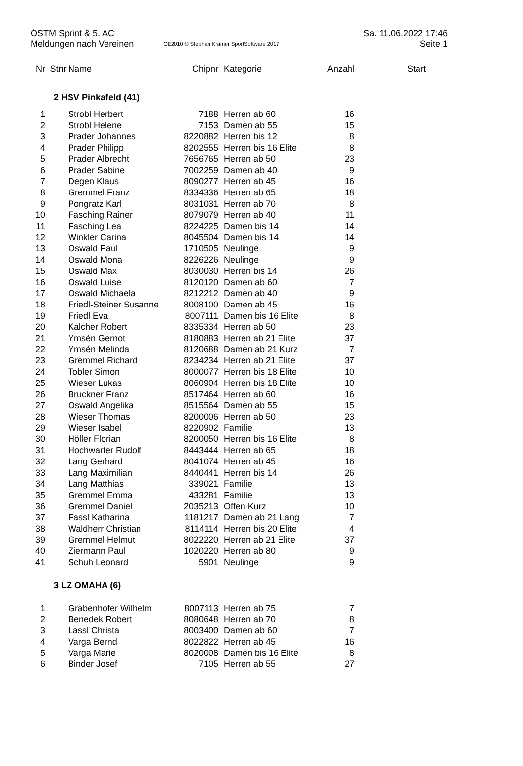ÖSTM Sprint & 5. AC Sa. 11.06.2022 17:46
Meldungen nach Vereinen OE2010 © Stephan Krämer SportSoftware 2017 Seite 1
| Nr | Stnr | Name | Chipnr | Kategorie | Anzahl | Start |
| --- | --- | --- | --- | --- | --- | --- |
| 2 HSV Pinkafeld (41) | | | | | | |
| 1 | | Strobl Herbert | 7188 | Herren ab 60 | 16 | |
| 2 | | Strobl Helene | 7153 | Damen ab 55 | 15 | |
| 3 | | Prader Johannes | 8220882 | Herren bis 12 | 8 | |
| 4 | | Prader Philipp | 8202555 | Herren bis 16 Elite | 8 | |
| 5 | | Prader Albrecht | 7656765 | Herren ab 50 | 23 | |
| 6 | | Prader Sabine | 7002259 | Damen ab 40 | 9 | |
| 7 | | Degen Klaus | 8090277 | Herren ab 45 | 16 | |
| 8 | | Gremmel Franz | 8334336 | Herren ab 65 | 18 | |
| 9 | | Pongratz Karl | 8031031 | Herren ab 70 | 8 | |
| 10 | | Fasching Rainer | 8079079 | Herren ab 40 | 11 | |
| 11 | | Fasching Lea | 8224225 | Damen bis 14 | 14 | |
| 12 | | Winkler Carina | 8045504 | Damen bis 14 | 14 | |
| 13 | | Oswald Paul | 1710505 | Neulinge | 9 | |
| 14 | | Oswald Mona | 8226226 | Neulinge | 9 | |
| 15 | | Oswald Max | 8030030 | Herren bis 14 | 26 | |
| 16 | | Oswald Luise | 8120120 | Damen ab 60 | 7 | |
| 17 | | Oswald Michaela | 8212212 | Damen ab 40 | 9 | |
| 18 | | Friedl-Steiner Susanne | 8008100 | Damen ab 45 | 16 | |
| 19 | | Friedl Eva | 8007111 | Damen bis 16 Elite | 8 | |
| 20 | | Kalcher Robert | 8335334 | Herren ab 50 | 23 | |
| 21 | | Ymsén Gernot | 8180883 | Herren ab 21 Elite | 37 | |
| 22 | | Ymsén Melinda | 8120688 | Damen ab 21 Kurz | 7 | |
| 23 | | Gremmel Richard | 8234234 | Herren ab 21 Elite | 37 | |
| 24 | | Tobler Simon | 8000077 | Herren bis 18 Elite | 10 | |
| 25 | | Wieser Lukas | 8060904 | Herren bis 18 Elite | 10 | |
| 26 | | Bruckner Franz | 8517464 | Herren ab 60 | 16 | |
| 27 | | Oswald Angelika | 8515564 | Damen ab 55 | 15 | |
| 28 | | Wieser Thomas | 8200006 | Herren ab 50 | 23 | |
| 29 | | Wieser Isabel | 8220902 | Familie | 13 | |
| 30 | | Höller Florian | 8200050 | Herren bis 16 Elite | 8 | |
| 31 | | Hochwarter Rudolf | 8443444 | Herren ab 65 | 18 | |
| 32 | | Lang Gerhard | 8041074 | Herren ab 45 | 16 | |
| 33 | | Lang Maximilian | 8440441 | Herren bis 14 | 26 | |
| 34 | | Lang Matthias | 339021 | Familie | 13 | |
| 35 | | Gremmel Emma | 433281 | Familie | 13 | |
| 36 | | Gremmel Daniel | 2035213 | Offen Kurz | 10 | |
| 37 | | Fassl Katharina | 1181217 | Damen ab 21 Lang | 7 | |
| 38 | | Waldherr Christian | 8114114 | Herren bis 20 Elite | 4 | |
| 39 | | Gremmel Helmut | 8022220 | Herren ab 21 Elite | 37 | |
| 40 | | Ziermann Paul | 1020220 | Herren ab 80 | 9 | |
| 41 | | Schuh Leonard | 5901 | Neulinge | 9 | |
| 3 LZ OMAHA (6) | | | | | | |
| 1 | | Grabenhofer Wilhelm | 8007113 | Herren ab 75 | 7 | |
| 2 | | Benedek Robert | 8080648 | Herren ab 70 | 8 | |
| 3 | | Lassl Christa | 8003400 | Damen ab 60 | 7 | |
| 4 | | Varga Bernd | 8022822 | Herren ab 45 | 16 | |
| 5 | | Varga Marie | 8020008 | Damen bis 16 Elite | 8 | |
| 6 | | Binder Josef | 7105 | Herren ab 55 | 27 | |